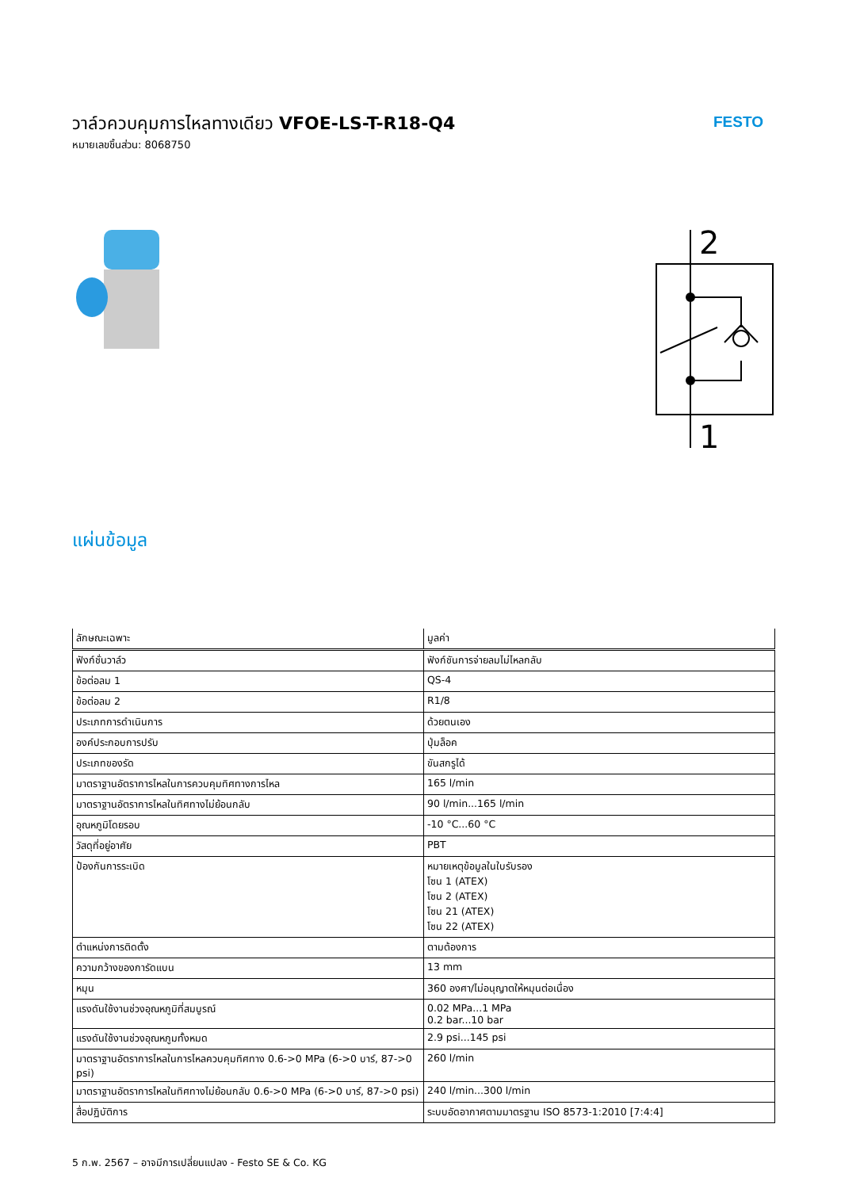วาล์วควบคุมการไหลทางเดียว VFOE-LS-T-R18-Q4
หมายเลขชิ้นส่วน: 8068750
FESTO
2
1
แผ่นข้อมูล
| ลักษณะเฉพาะ | มูลค่า |
| --- | --- |
| ฟังก์ชั่นวาล์ว | ฟังก์ชันการจ่ายลมไม่ไหลกลับ |
| ข้อต่อลม 1 | QS-4 |
| ข้อต่อลม 2 | R1/8 |
| ประเภทการดำเนินการ | ด้วยตนเอง |
| องค์ประกอบการปรับ | ปุ่มล็อค |
| ประเภทของรัด | ขันสกรูได้ |
| มาตราฐานอัตราการไหลในการควบคุมทิศทางการไหล | 165 l/min |
| มาตราฐานอัตราการไหลในทิศทางไม่ย้อนกลับ | 90 l/min...165 l/min |
| อุณหภูมิโดยรอบ | -10 °C...60 °C |
| วัสดุที่อยู่อาศัย | PBT |
| ป้องกันการระเบิด | หมายเหตุข้อมูลในใบรับรอง โซน 1 (ATEX) โซน 2 (ATEX) โซน 21 (ATEX) โซน 22 (ATEX) |
| ตำแหน่งการติดตั้ง | ตามต้องการ |
| ความกว้างของการัดแบน | 13 mm |
| หมุน | 360 องศา/ไม่อนุญาตให้หมุนต่อเนื่อง |
| แรงดันใช้งานช่วงอุณหภูมิที่สมบูรณ์ | 0.02 MPa...1 MPa 0.2 bar...10 bar |
| แรงดันใช้งานช่วงอุณหภูมทั้งหมด | 2.9 psi...145 psi |
| มาตราฐานอัตราการไหลในการไหลควบคุมทิศทาง 0.6->0 MPa (6->0 บาร์, 87->0 psi) | 260 l/min |
| มาตราฐานอัตราการไหลในทิศทางไม่ย้อนกลับ 0.6->0 MPa (6->0 บาร์, 87->0 psi) | 240 l/min...300 l/min |
| สื่อปฏิบัติการ | ระบบอัดอากาศตามมาตรฐาน ISO 8573-1:2010 [7:4:4] |
5 ก.พ. 2567 – อาจมีการเปลี่ยนแปลง - Festo SE & Co. KG